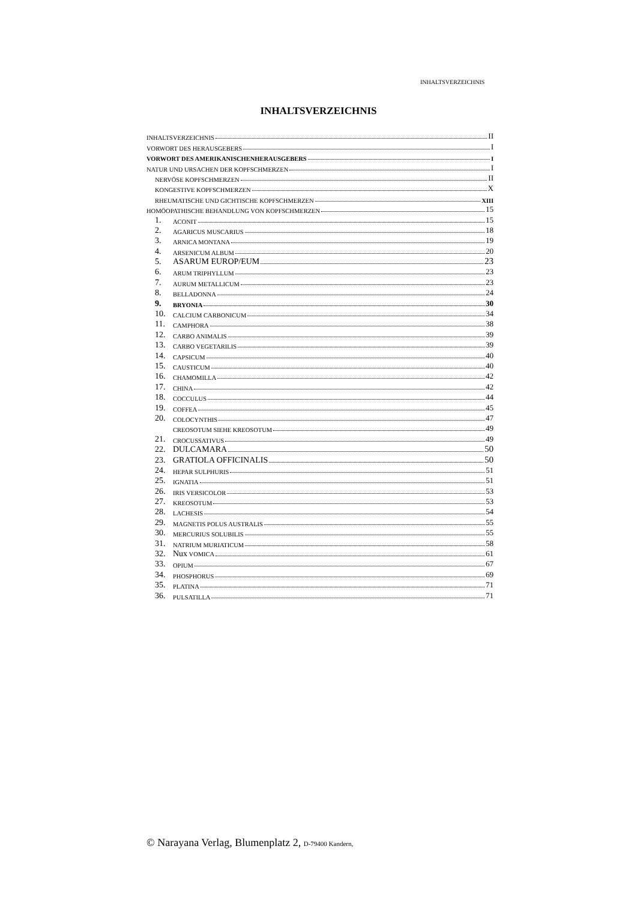INHALTSVERZEICHNIS
INHALTSVERZEICHNIS
INHALTSVERZEICHNIS II
VORWORT DES HERAUSGEBERS I
VORWORT DES AMERIKANISCHENHERAUSGEBERS I
NATUR UND URSACHEN DER KOPFSCHMERZEN I
NERVÖSE KOPFSCHMERZEN II
KONGESTIVE KOPFSCHMERZEN X
RHEUMATISCHE UND GICHTISCHE KOPFSCHMERZEN XIII
HOMÖOPATHISCHE BEHANDLUNG VON KOPFSCHMERZEN 15
1. ACONIT 15
2. AGARICUS MUSCARIUS 18
3. ARNICA MONTANA 19
4. ARSENICUM ALBUM 20
5. ASARUM EUROP/EUM 23
6. ARUM TRIPHYLLUM 23
7. AURUM METALLICUM 23
8. BELLADONNA 24
9. BRYONIA 30
10. CALCIUM CARBONICUM 34
11. CAMPHORA 38
12. CARBO ANIMALIS 39
13. CARBO VEGETARILIS 39
14. CAPSICUM 40
15. CAUSTICUM 40
16. CHAMOMILLA 42
17. CHINA 42
18. COCCULUS 44
19. COFFEA 45
20. COLOCYNTHIS 47
CREOSOTUM SIEHE KREOSOTUM 49
21. CROCUSSATIVUS 49
22. DULCAMARA 50
23. GRATIOLA OFFICINALIS 50
24. HEPAR SULPHURIS 51
25. IGNATIA 51
26. IRIS VERSICOLOR 53
27. KREOSOTUM 53
28. LACHESIS 54
29. MAGNETIS POLUS AUSTRALIS 55
30. MERCURIUS SOLUBILIS 55
31. NATRIUM MURIATICUM 58
32. Nux VOMICA 61
33. OPIUM 67
34. PHOSPHORUS 69
35. PLATINA 71
36. PULSATILLA 71
© Narayana Verlag, Blumenplatz 2, D-79400 Kandern,